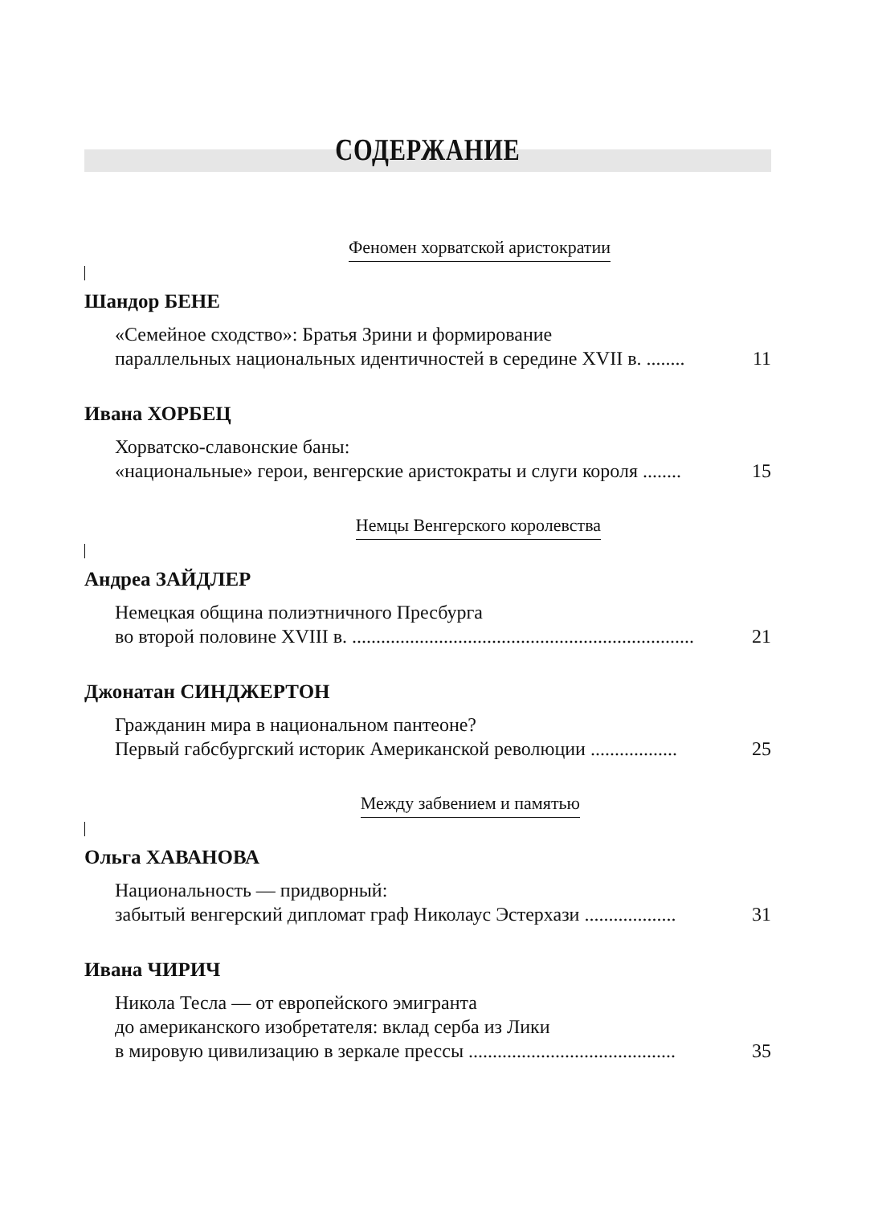СОДЕРЖАНИЕ
Феномен хорватской аристократии
Шандор БЕНЕ
«Семейное сходство»: Братья Зрини и формирование
параллельных национальных идентичностей в середине XVII в. ........ 11
Ивана ХОРБЕЦ
Хорватско-славонские баны:
«национальные» герои, венгерские аристократы и слуги короля ........ 15
Немцы Венгерского королевства
Андреа ЗАЙДЛЕР
Немецкая община полиэтничного Пресбурга
во второй половине XVIII в. ....................................................................... 21
Джонатан СИНДЖЕРТОН
Гражданин мира в национальном пантеоне?
Первый габсбургский историк Американской революции .................. 25
Между забвением и памятью
Ольга ХАВАНОВА
Национальность — придворный:
забытый венгерский дипломат граф Николаус Эстерхази ................... 31
Ивана ЧИРИЧ
Никола Тесла — от европейского эмигранта
до американского изобретателя: вклад серба из Лики
в мировую цивилизацию в зеркале прессы ........................................... 35